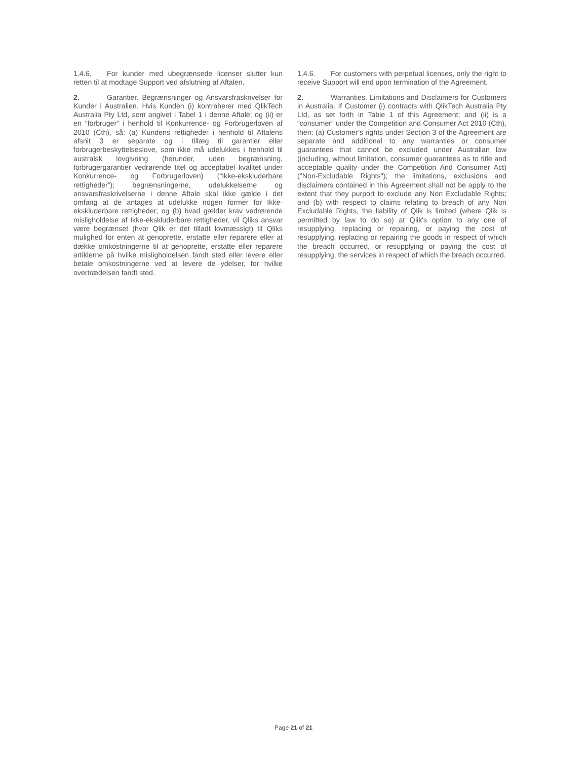1.4.6. For kunder med ubegrænsede licenser slutter kun retten til at modtage Support ved afslutning af Aftalen.
2. Garantier. Begrænsninger og Ansvarsfraskrivelser for Kunder i Australien. Hvis Kunden (i) kontraherer med QlikTech Australia Pty Ltd, som angivet i Tabel 1 i denne Aftale; og (ii) er en “forbruger” i henhold til Konkurrence- og Forbrugerloven af 2010 (Cth), så: (a) Kundens rettigheder i henhold til Aftalens afsnit 3 er separate og i tillæg til garantier eller forbrugerbeskyttelseslove, som ikke må udelukkes i henhold til australsk lovgivning (herunder, uden begrænsning, forbrugergarantier vedrørende titel og acceptabel kvalitet under Konkurrence- og Forbrugerloven) (“Ikke-ekskluderbare rettigheder”); begrænsningerne, udelukkelserne og ansvarsfraskrivelserne i denne Aftale skal ikke gælde i det omfang at de antages at udelukke nogen former for Ikke-ekskluderbare rettigheder; og (b) hvad gælder krav vedrørende misligholdelse af Ikke-ekskluderbare rettigheder, vil Qliks ansvar være begrænset (hvor Qlik er det tilladt lovmæssigt) til Qliks mulighed for enten at genoprette, erstatte eller reparere eller at dække omkostningerne til at genoprette, erstatte eller reparere artiklerne på hvilke misligholdelsen fandt sted eller levere eller betale omkostningerne ved at levere de ydelser, for hvilke overtrædelsen fandt sted.
1.4.6. For customers with perpetual licenses, only the right to receive Support will end upon termination of the Agreement.
2. Warranties. Limitations and Disclaimers for Customers in Australia. If Customer (i) contracts with QlikTech Australia Pty Ltd, as set forth in Table 1 of this Agreement; and (ii) is a “consumer” under the Competition and Consumer Act 2010 (Cth), then: (a) Customer’s rights under Section 3 of the Agreement are separate and additional to any warranties or consumer guarantees that cannot be excluded under Australian law (including, without limitation, consumer guarantees as to title and acceptable quality under the Competition And Consumer Act) ("Non-Excludable Rights"); the limitations, exclusions and disclaimers contained in this Agreement shall not be apply to the extent that they purport to exclude any Non Excludable Rights; and (b) with respect to claims relating to breach of any Non Excludable Rights, the liability of Qlik is limited (where Qlik is permitted by law to do so) at Qlik's option to any one of resupplying, replacing or repairing, or paying the cost of resupplying, replacing or repairing the goods in respect of which the breach occurred, or resupplying or paying the cost of resupplying, the services in respect of which the breach occurred.
Page 21 of 21